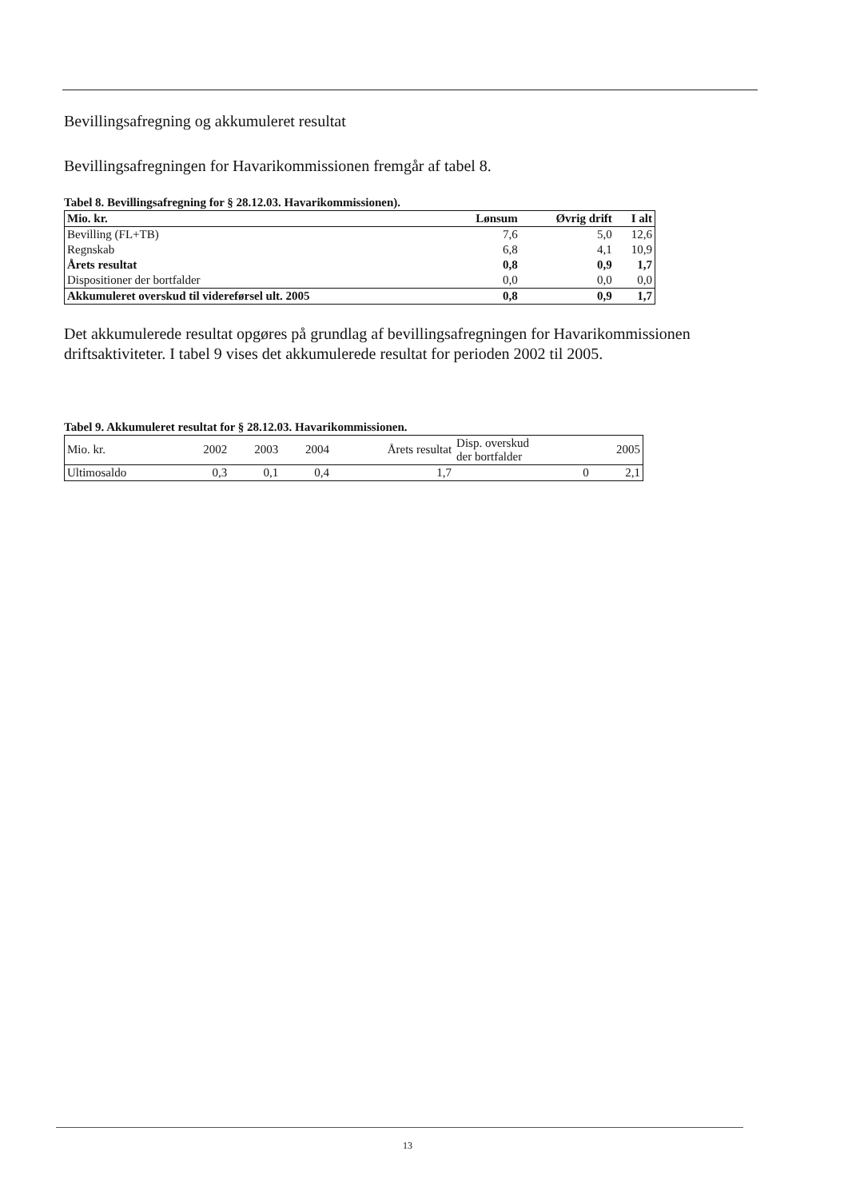Bevillingsafregning og akkumuleret resultat
Bevillingsafregningen for Havarikommissionen fremgår af tabel 8.
Tabel 8. Bevillingsafregning for § 28.12.03. Havarikommissionen).
| Mio. kr. | Lønsum | Øvrig drift | I alt |
| --- | --- | --- | --- |
| Bevilling (FL+TB) | 7,6 | 5,0 | 12,6 |
| Regnskab | 6,8 | 4,1 | 10,9 |
| Årets resultat | 0,8 | 0,9 | 1,7 |
| Dispositioner der bortfalder | 0,0 | 0,0 | 0,0 |
| Akkumuleret overskud til videreførsel ult. 2005 | 0,8 | 0,9 | 1,7 |
Det akkumulerede resultat opgøres på grundlag af bevillingsafregningen for Havarikommissionen driftsaktiviteter. I tabel 9 vises det akkumulerede resultat for perioden 2002 til 2005.
Tabel 9. Akkumuleret resultat for § 28.12.03. Havarikommissionen.
| Mio. kr. | 2002 | 2003 | 2004 | Årets resultat | Disp. overskud der bortfalder | 2005 |
| Ultimosaldo | 0,3 | 0,1 | 0,4 | 1,7 | 0 | 2,1 |
13